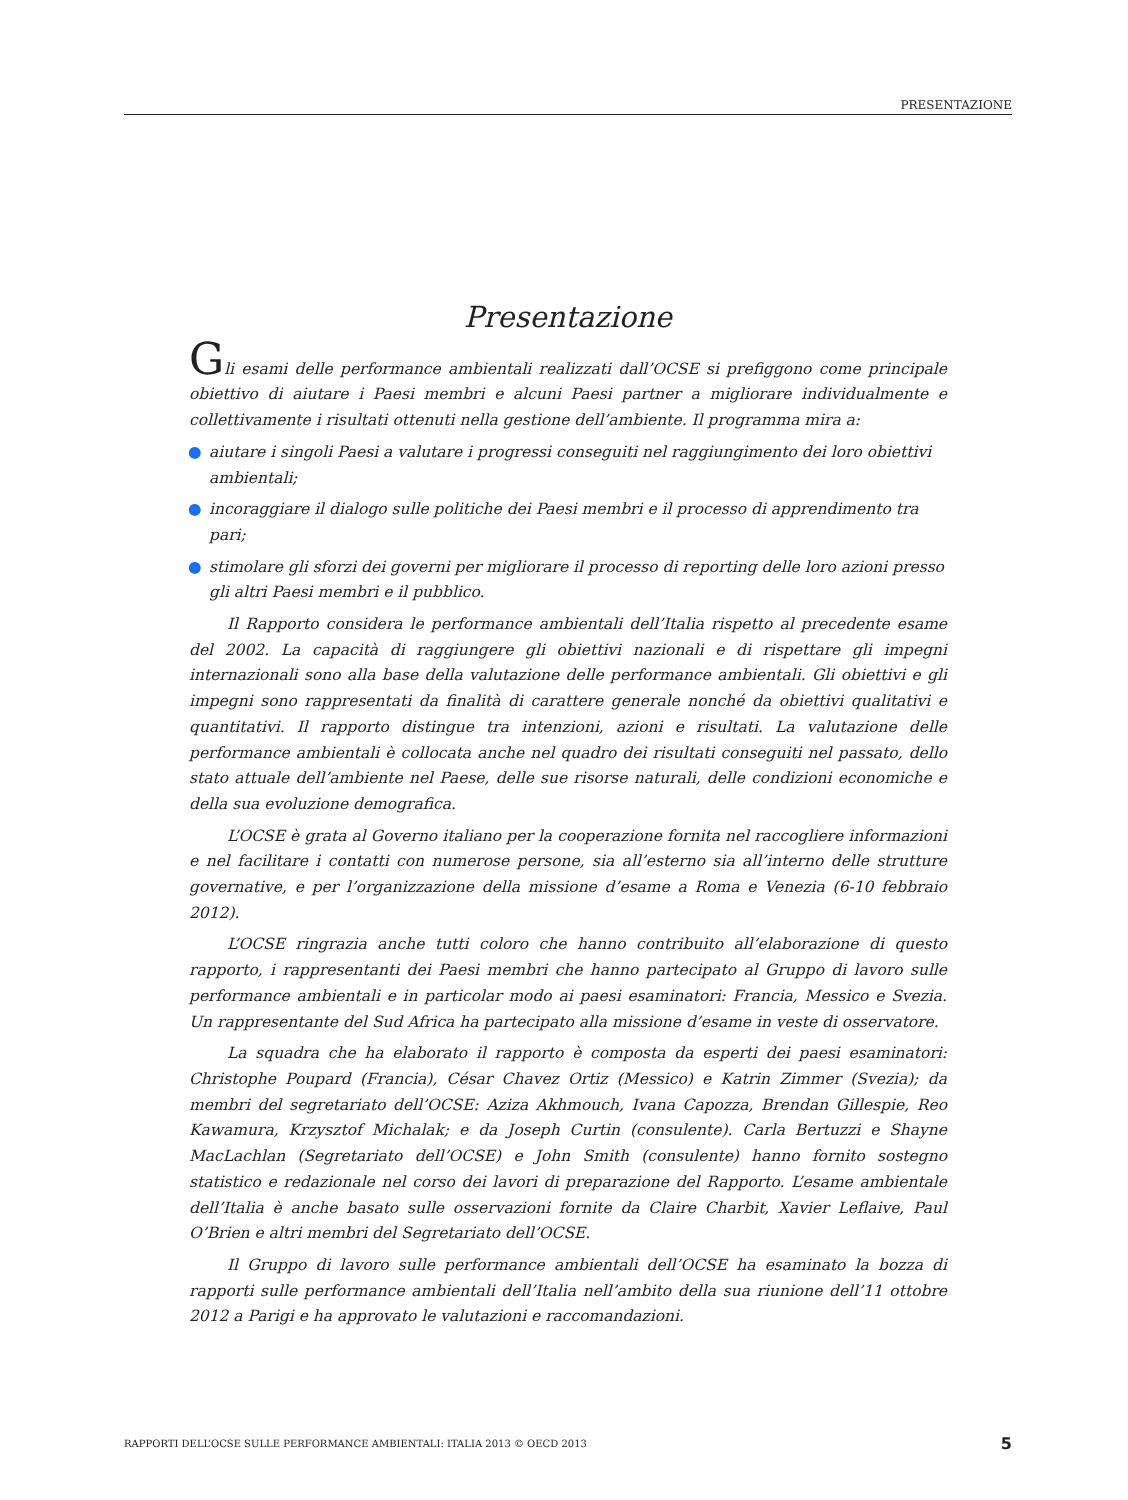PRESENTAZIONE
Presentazione
Gli esami delle performance ambientali realizzati dall’OCSE si prefiggono come principale obiettivo di aiutare i Paesi membri e alcuni Paesi partner a migliorare individualmente e collettivamente i risultati ottenuti nella gestione dell’ambiente. Il programma mira a:
● aiutare i singoli Paesi a valutare i progressi conseguiti nel raggiungimento dei loro obiettivi ambientali;
● incoraggiare il dialogo sulle politiche dei Paesi membri e il processo di apprendimento tra pari;
● stimolare gli sforzi dei governi per migliorare il processo di reporting delle loro azioni presso gli altri Paesi membri e il pubblico.
Il Rapporto considera le performance ambientali dell’Italia rispetto al precedente esame del 2002. La capacità di raggiungere gli obiettivi nazionali e di rispettare gli impegni internazionali sono alla base della valutazione delle performance ambientali. Gli obiettivi e gli impegni sono rappresentati da finalità di carattere generale nonché da obiettivi qualitativi e quantitativi. Il rapporto distingue tra intenzioni, azioni e risultati. La valutazione delle performance ambientali è collocata anche nel quadro dei risultati conseguiti nel passato, dello stato attuale dell’ambiente nel Paese, delle sue risorse naturali, delle condizioni economiche e della sua evoluzione demografica.
L’OCSE è grata al Governo italiano per la cooperazione fornita nel raccogliere informazioni e nel facilitare i contatti con numerose persone, sia all’esterno sia all’interno delle strutture governative, e per l’organizzazione della missione d’esame a Roma e Venezia (6-10 febbraio 2012).
L’OCSE ringrazia anche tutti coloro che hanno contribuito all’elaborazione di questo rapporto, i rappresentanti dei Paesi membri che hanno partecipato al Gruppo di lavoro sulle performance ambientali e in particolar modo ai paesi esaminatori: Francia, Messico e Svezia. Un rappresentante del Sud Africa ha partecipato alla missione d’esame in veste di osservatore.
La squadra che ha elaborato il rapporto è composta da esperti dei paesi esaminatori: Christophe Poupard (Francia), César Chavez Ortiz (Messico) e Katrin Zimmer (Svezia); da membri del segretariato dell’OCSE: Aziza Akhmouch, Ivana Capozza, Brendan Gillespie, Reo Kawamura, Krzysztof Michalak; e da Joseph Curtin (consulente). Carla Bertuzzi e Shayne MacLachlan (Segretariato dell’OCSE) e John Smith (consulente) hanno fornito sostegno statistico e redazionale nel corso dei lavori di preparazione del Rapporto. L’esame ambientale dell’Italia è anche basato sulle osservazioni fornite da Claire Charbit, Xavier Leflaive, Paul O’Brien e altri membri del Segretariato dell’OCSE.
Il Gruppo di lavoro sulle performance ambientali dell’OCSE ha esaminato la bozza di rapporti sulle performance ambientali dell’Italia nell’ambito della sua riunione dell’11 ottobre 2012 a Parigi e ha approvato le valutazioni e raccomandazioni.
RAPPORTI DELL’OCSE SULLE PERFORMANCE AMBIENTALI: ITALIA 2013 © OECD 2013 5